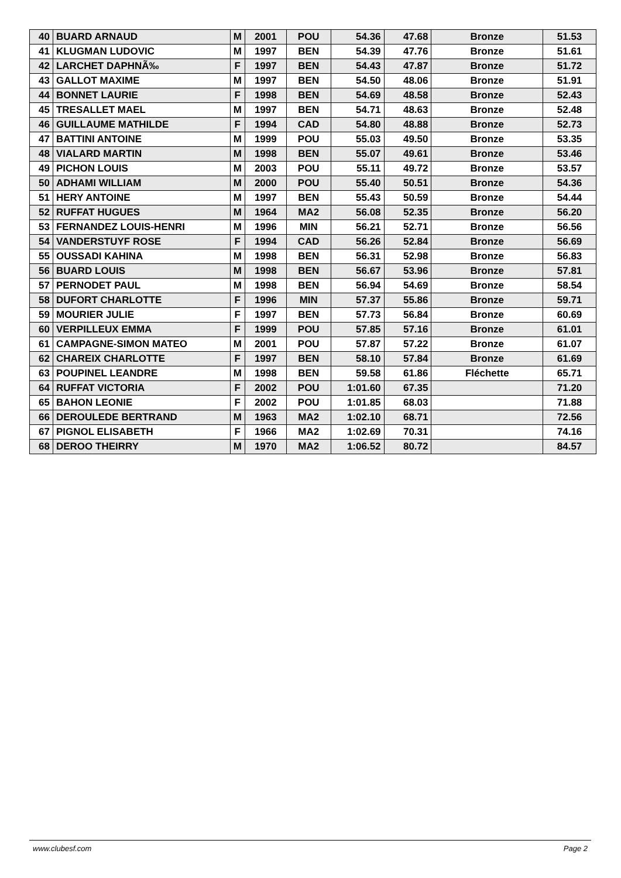| 40 | BUARD ARNAUD | M | 2001 | POU | 54.36 | 47.68 | Bronze | 51.53 |
| 41 | KLUGMAN LUDOVIC | M | 1997 | BEN | 54.39 | 47.76 | Bronze | 51.61 |
| 42 | LARCHET DAPHNÃ‰ | F | 1997 | BEN | 54.43 | 47.87 | Bronze | 51.72 |
| 43 | GALLOT MAXIME | M | 1997 | BEN | 54.50 | 48.06 | Bronze | 51.91 |
| 44 | BONNET LAURIE | F | 1998 | BEN | 54.69 | 48.58 | Bronze | 52.43 |
| 45 | TRESALLET MAEL | M | 1997 | BEN | 54.71 | 48.63 | Bronze | 52.48 |
| 46 | GUILLAUME MATHILDE | F | 1994 | CAD | 54.80 | 48.88 | Bronze | 52.73 |
| 47 | BATTINI ANTOINE | M | 1999 | POU | 55.03 | 49.50 | Bronze | 53.35 |
| 48 | VIALARD MARTIN | M | 1998 | BEN | 55.07 | 49.61 | Bronze | 53.46 |
| 49 | PICHON LOUIS | M | 2003 | POU | 55.11 | 49.72 | Bronze | 53.57 |
| 50 | ADHAMI WILLIAM | M | 2000 | POU | 55.40 | 50.51 | Bronze | 54.36 |
| 51 | HERY ANTOINE | M | 1997 | BEN | 55.43 | 50.59 | Bronze | 54.44 |
| 52 | RUFFAT HUGUES | M | 1964 | MA2 | 56.08 | 52.35 | Bronze | 56.20 |
| 53 | FERNANDEZ LOUIS-HENRI | M | 1996 | MIN | 56.21 | 52.71 | Bronze | 56.56 |
| 54 | VANDERSTUYF ROSE | F | 1994 | CAD | 56.26 | 52.84 | Bronze | 56.69 |
| 55 | OUSSADI KAHINA | M | 1998 | BEN | 56.31 | 52.98 | Bronze | 56.83 |
| 56 | BUARD LOUIS | M | 1998 | BEN | 56.67 | 53.96 | Bronze | 57.81 |
| 57 | PERNODET PAUL | M | 1998 | BEN | 56.94 | 54.69 | Bronze | 58.54 |
| 58 | DUFORT CHARLOTTE | F | 1996 | MIN | 57.37 | 55.86 | Bronze | 59.71 |
| 59 | MOURIER JULIE | F | 1997 | BEN | 57.73 | 56.84 | Bronze | 60.69 |
| 60 | VERPILLEUX EMMA | F | 1999 | POU | 57.85 | 57.16 | Bronze | 61.01 |
| 61 | CAMPAGNE-SIMON MATEO | M | 2001 | POU | 57.87 | 57.22 | Bronze | 61.07 |
| 62 | CHAREIX CHARLOTTE | F | 1997 | BEN | 58.10 | 57.84 | Bronze | 61.69 |
| 63 | POUPINEL LEANDRE | M | 1998 | BEN | 59.58 | 61.86 | Fléchette | 65.71 |
| 64 | RUFFAT VICTORIA | F | 2002 | POU | 1:01.60 | 67.35 | | 71.20 |
| 65 | BAHON LEONIE | F | 2002 | POU | 1:01.85 | 68.03 | | 71.88 |
| 66 | DEROULEDE BERTRAND | M | 1963 | MA2 | 1:02.10 | 68.71 | | 72.56 |
| 67 | PIGNOL ELISABETH | F | 1966 | MA2 | 1:02.69 | 70.31 | | 74.16 |
| 68 | DEROO THEIRRY | M | 1970 | MA2 | 1:06.52 | 80.72 | | 84.57 |
www.clubesf.com Page 2